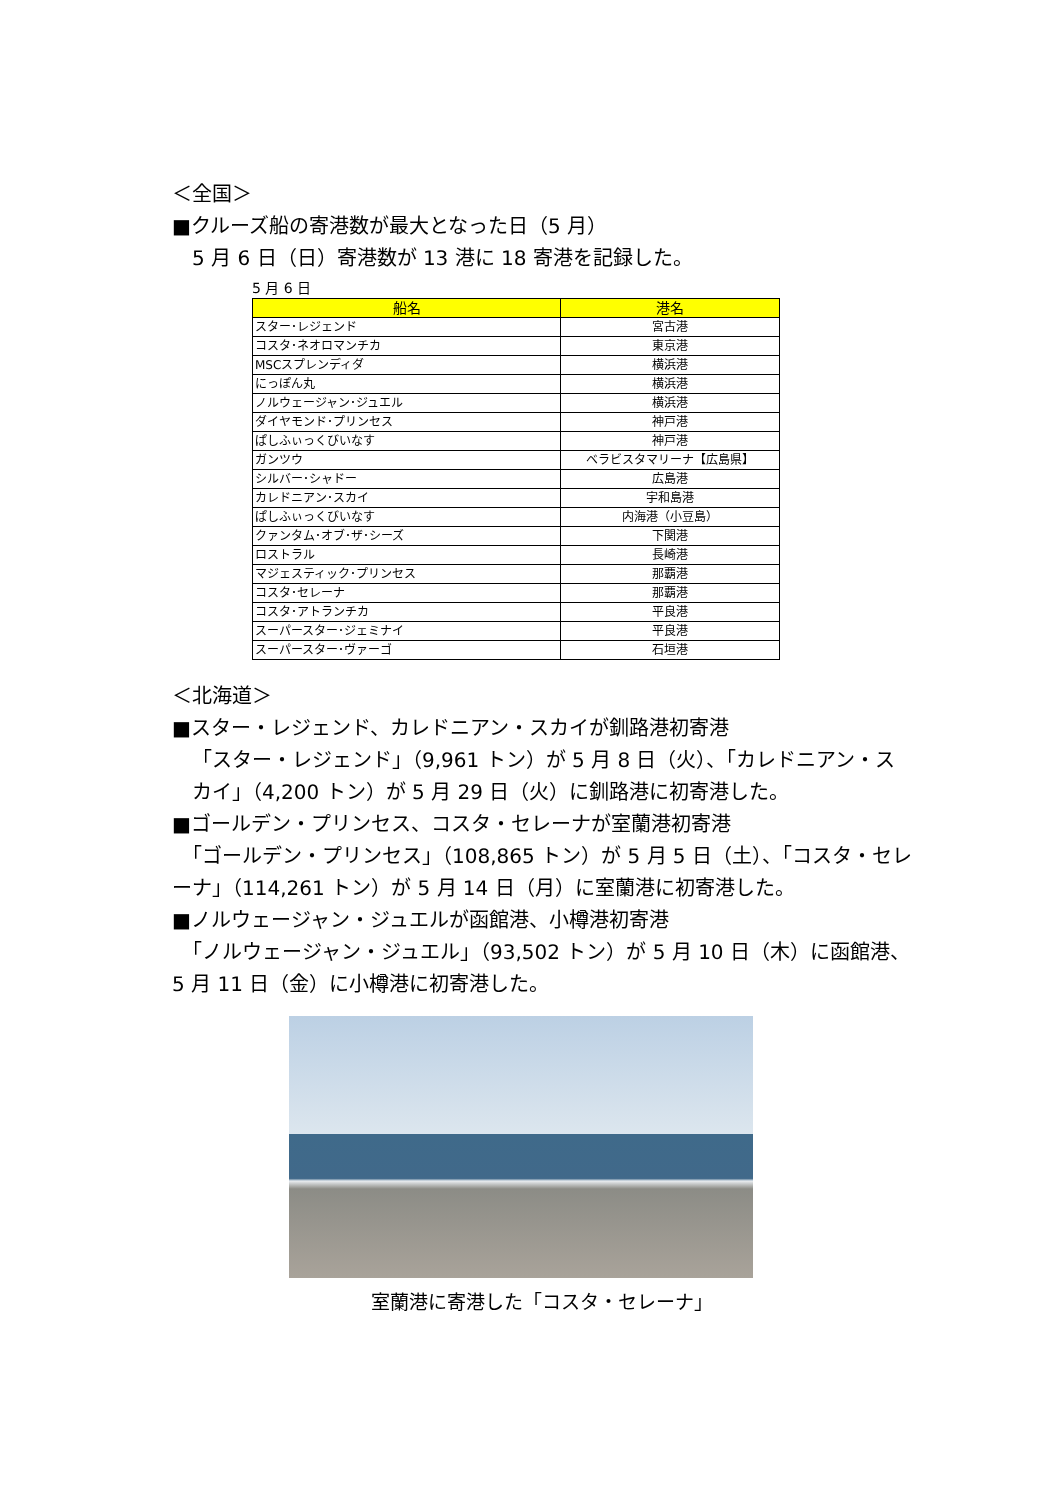＜全国＞
■クルーズ船の寄港数が最大となった日（5 月）
5 月 6 日（日）寄港数が 13 港に 18 寄港を記録した。
5 月 6 日
| 船名 | 港名 |
| --- | --- |
| スター･レジェンド | 宮古港 |
| コスタ･ネオロマンチカ | 東京港 |
| MSCスプレンディダ | 横浜港 |
| にっぽん丸 | 横浜港 |
| ノルウェージャン･ジュエル | 横浜港 |
| ダイヤモンド･プリンセス | 神戸港 |
| ぱしふぃっくびいなす | 神戸港 |
| ガンツウ | ベラビスタマリーナ【広島県】 |
| シルバー･シャドー | 広島港 |
| カレドニアン･スカイ | 宇和島港 |
| ぱしふぃっくびいなす | 内海港（小豆島） |
| クァンタム･オブ･ザ･シーズ | 下関港 |
| ロストラル | 長崎港 |
| マジェスティック･プリンセス | 那覇港 |
| コスタ･セレーナ | 那覇港 |
| コスタ･アトランチカ | 平良港 |
| スーパースター･ジェミナイ | 平良港 |
| スーパースター･ヴァーゴ | 石垣港 |
＜北海道＞
■スター・レジェンド、カレドニアン・スカイが釧路港初寄港
「スター・レジェンド」（9,961 トン）が 5 月 8 日（火）、「カレドニアン・スカイ」（4,200 トン）が 5 月 29 日（火）に釧路港に初寄港した。
■ゴールデン・プリンセス、コスタ・セレーナが室蘭港初寄港
　「ゴールデン・プリンセス」（108,865 トン）が 5 月 5 日（土）、「コスタ・セレーナ」（114,261 トン）が 5 月 14 日（月）に室蘭港に初寄港した。
■ノルウェージャン・ジュエルが函館港、小樽港初寄港
　「ノルウェージャン・ジュエル」（93,502 トン）が 5 月 10 日（木）に函館港、5 月 11 日（金）に小樽港に初寄港した。
室蘭港に寄港した「コスタ・セレーナ」